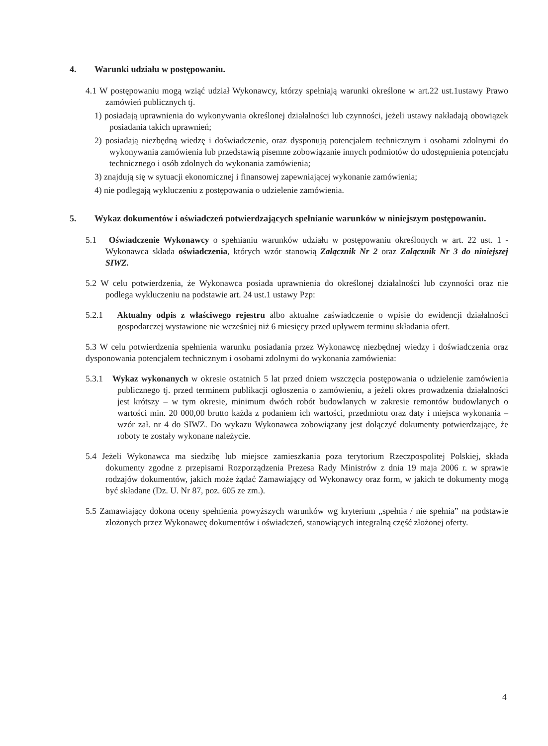4. Warunki udziału w postępowaniu.
4.1 W postępowaniu mogą wziąć udział Wykonawcy, którzy spełniają warunki określone w art.22 ust.1ustawy Prawo zamówień publicznych tj.
1) posiadają uprawnienia do wykonywania określonej działalności lub czynności, jeżeli ustawy nakładają obowiązek posiadania takich uprawnień;
2) posiadają niezbędną wiedzę i doświadczenie, oraz dysponują potencjałem technicznym i osobami zdolnymi do wykonywania zamówienia lub przedstawią pisemne zobowiązanie innych podmiotów do udostępnienia potencjału technicznego i osób zdolnych do wykonania zamówienia;
3) znajdują się w sytuacji ekonomicznej i finansowej zapewniającej wykonanie zamówienia;
4) nie podlegają wykluczeniu z postępowania o udzielenie zamówienia.
5. Wykaz dokumentów i oświadczeń potwierdzających spełnianie warunków w niniejszym postępowaniu.
5.1 Oświadczenie Wykonawcy o spełnianiu warunków udziału w postępowaniu określonych w art. 22 ust. 1 - Wykonawca składa oświadczenia, których wzór stanowią Załącznik Nr 2 oraz Załącznik Nr 3 do niniejszej SIWZ.
5.2 W celu potwierdzenia, że Wykonawca posiada uprawnienia do określonej działalności lub czynności oraz nie podlega wykluczeniu na podstawie art. 24 ust.1 ustawy Pzp:
5.2.1 Aktualny odpis z właściwego rejestru albo aktualne zaświadczenie o wpisie do ewidencji działalności gospodarczej wystawione nie wcześniej niż 6 miesięcy przed upływem terminu składania ofert.
5.3 W celu potwierdzenia spełnienia warunku posiadania przez Wykonawcę niezbędnej wiedzy i doświadczenia oraz dysponowania potencjałem technicznym i osobami zdolnymi do wykonania zamówienia:
5.3.1 Wykaz wykonanych w okresie ostatnich 5 lat przed dniem wszczęcia postępowania o udzielenie zamówienia publicznego tj. przed terminem publikacji ogłoszenia o zamówieniu, a jeżeli okres prowadzenia działalności jest krótszy – w tym okresie, minimum dwóch robót budowlanych w zakresie remontów budowlanych o wartości min. 20 000,00 brutto każda z podaniem ich wartości, przedmiotu oraz daty i miejsca wykonania – wzór zał. nr 4 do SIWZ. Do wykazu Wykonawca zobowiązany jest dołączyć dokumenty potwierdzające, że roboty te zostały wykonane należycie.
5.4 Jeżeli Wykonawca ma siedzibę lub miejsce zamieszkania poza terytorium Rzeczpospolitej Polskiej, składa dokumenty zgodne z przepisami Rozporządzenia Prezesa Rady Ministrów z dnia 19 maja 2006 r. w sprawie rodzajów dokumentów, jakich może żądać Zamawiający od Wykonawcy oraz form, w jakich te dokumenty mogą być składane (Dz. U. Nr 87, poz. 605 ze zm.).
5.5 Zamawiający dokona oceny spełnienia powyższych warunków wg kryterium „spełnia / nie spełnia” na podstawie złożonych przez Wykonawcę dokumentów i oświadczeń, stanowiących integralną część złożonej oferty.
4